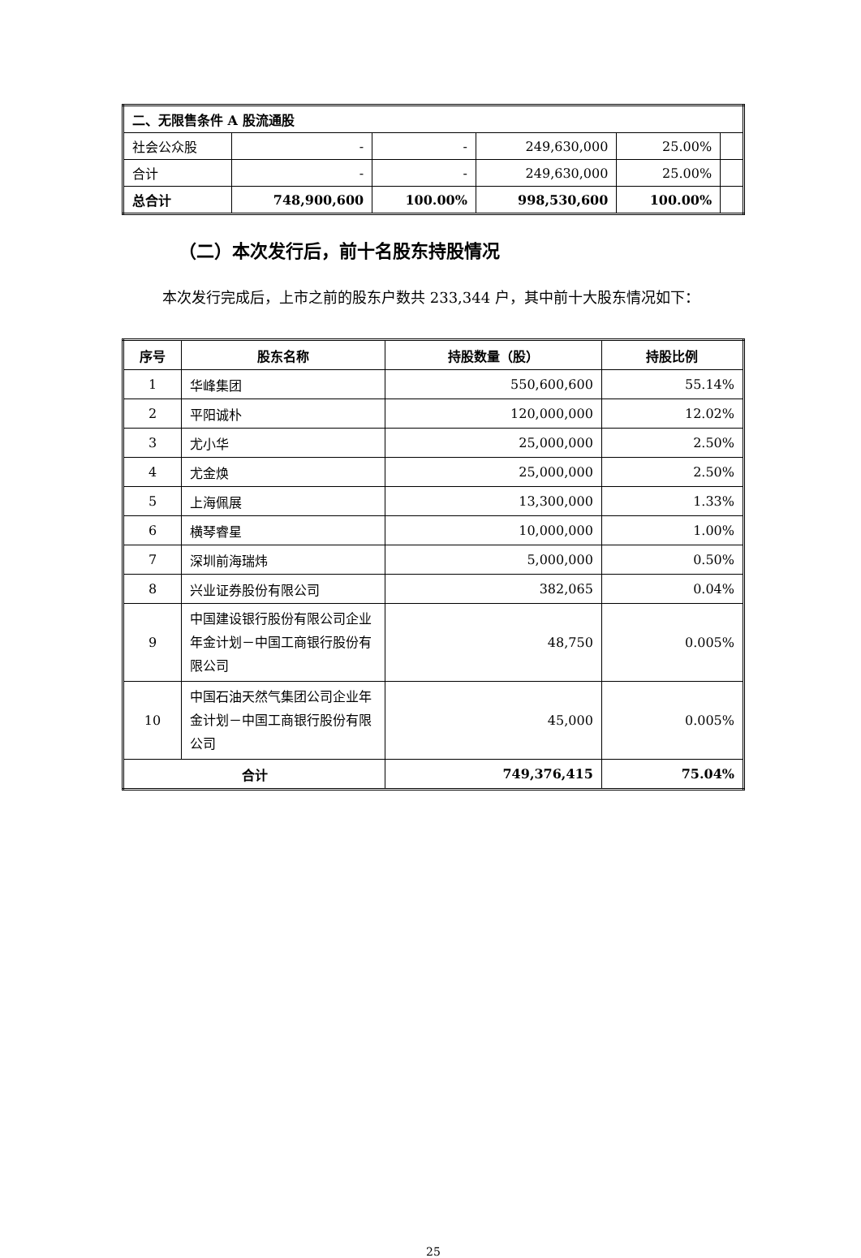| 二、无限售条件 A 股流通股 | | | | | |
| 社会公众股 | - | - | 249,630,000 | 25.00% | |
| 合计 | - | - | 249,630,000 | 25.00% | |
| 总合计 | 748,900,600 | 100.00% | 998,530,600 | 100.00% | |
（二）本次发行后，前十名股东持股情况
本次发行完成后，上市之前的股东户数共 233,344 户，其中前十大股东情况如下：
| 序号 | 股东名称 | 持股数量（股） | 持股比例 |
| --- | --- | --- | --- |
| 1 | 华峰集团 | 550,600,600 | 55.14% |
| 2 | 平阳诚朴 | 120,000,000 | 12.02% |
| 3 | 尤小华 | 25,000,000 | 2.50% |
| 4 | 尤金焕 | 25,000,000 | 2.50% |
| 5 | 上海佩展 | 13,300,000 | 1.33% |
| 6 | 横琴睿星 | 10,000,000 | 1.00% |
| 7 | 深圳前海瑞炜 | 5,000,000 | 0.50% |
| 8 | 兴业证券股份有限公司 | 382,065 | 0.04% |
| 9 | 中国建设银行股份有限公司企业年金计划－中国工商银行股份有限公司 | 48,750 | 0.005% |
| 10 | 中国石油天然气集团公司企业年金计划－中国工商银行股份有限公司 | 45,000 | 0.005% |
| 合计 | | 749,376,415 | 75.04% |
25